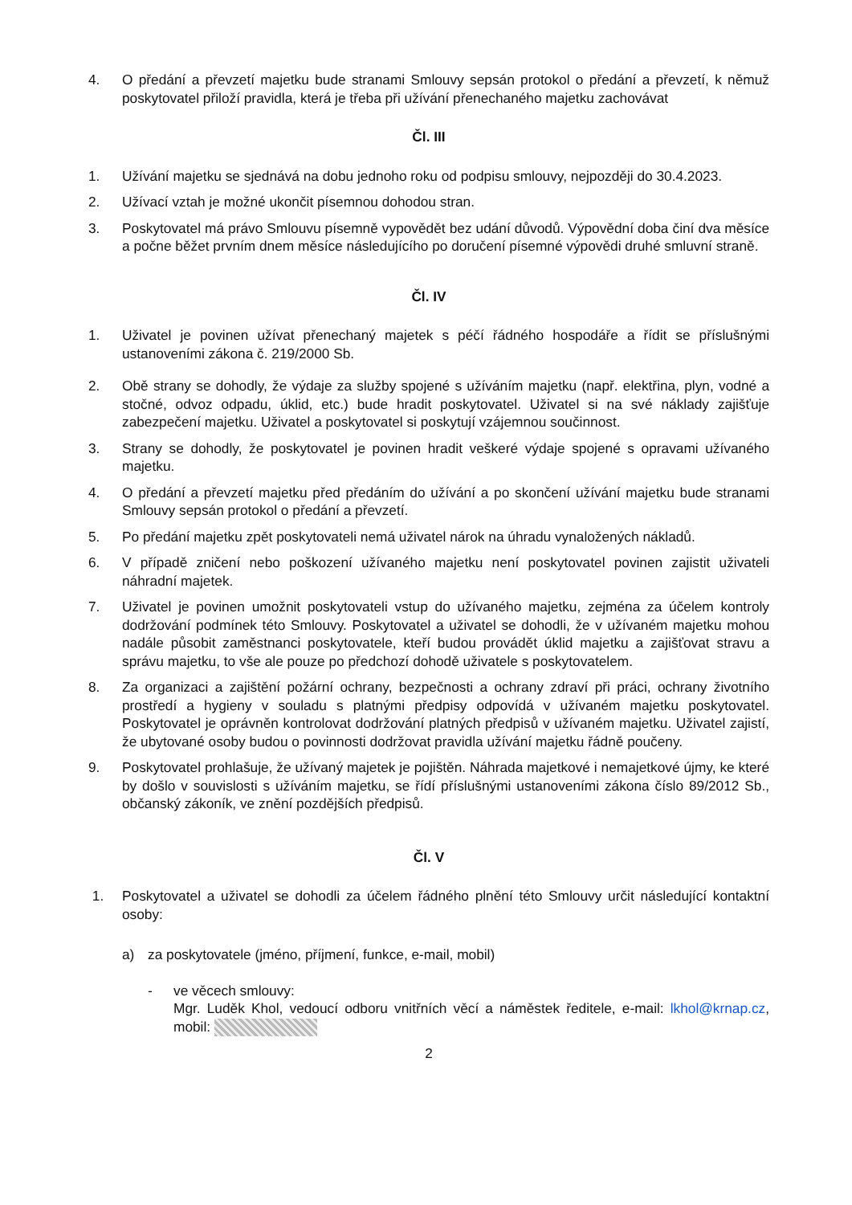4. O předání a převzetí majetku bude stranami Smlouvy sepsán protokol o předání a převzetí, k němuž poskytovatel přiloží pravidla, která je třeba při užívání přenechaného majetku zachovávat
Čl. III
1. Užívání majetku se sjednává na dobu jednoho roku od podpisu smlouvy, nejpozději do 30.4.2023.
2. Užívací vztah je možné ukončit písemnou dohodou stran.
3. Poskytovatel má právo Smlouvu písemně vypovědět bez udání důvodů. Výpovědní doba činí dva měsíce a počne běžet prvním dnem měsíce následujícího po doručení písemné výpovědi druhé smluvní straně.
Čl. IV
1. Uživatel je povinen užívat přenechaný majetek s péčí řádného hospodáře a řídit se příslušnými ustanoveními zákona č. 219/2000 Sb.
2. Obě strany se dohodly, že výdaje za služby spojené s užíváním majetku (např. elektřina, plyn, vodné a stočné, odvoz odpadu, úklid, etc.) bude hradit poskytovatel. Uživatel si na své náklady zajišťuje zabezpečení majetku. Uživatel a poskytovatel si poskytují vzájemnou součinnost.
3. Strany se dohodly, že poskytovatel je povinen hradit veškeré výdaje spojené s opravami užívaného majetku.
4. O předání a převzetí majetku před předáním do užívání a po skončení užívání majetku bude stranami Smlouvy sepsán protokol o předání a převzetí.
5. Po předání majetku zpět poskytovateli nemá uživatel nárok na úhradu vynaložených nákladů.
6. V případě zničení nebo poškození užívaného majetku není poskytovatel povinen zajistit uživateli náhradní majetek.
7. Uživatel je povinen umožnit poskytovateli vstup do užívaného majetku, zejména za účelem kontroly dodržování podmínek této Smlouvy. Poskytovatel a uživatel se dohodli, že v užívaném majetku mohou nadále působit zaměstnanci poskytovatele, kteří budou provádět úklid majetku a zajišťovat stravu a správu majetku, to vše ale pouze po předchozí dohodě uživatele s poskytovatelem.
8. Za organizaci a zajištění požární ochrany, bezpečnosti a ochrany zdraví při práci, ochrany životního prostředí a hygieny v souladu s platnými předpisy odpovídá v užívaném majetku poskytovatel. Poskytovatel je oprávněn kontrolovat dodržování platných předpisů v užívaném majetku. Uživatel zajistí, že ubytované osoby budou o povinnosti dodržovat pravidla užívání majetku řádně poučeny.
9. Poskytovatel prohlašuje, že užívaný majetek je pojištěn. Náhrada majetkové i nemajetkové újmy, ke které by došlo v souvislosti s užíváním majetku, se řídí příslušnými ustanoveními zákona číslo 89/2012 Sb., občanský zákoník, ve znění pozdějších předpisů.
Čl. V
1. Poskytovatel a uživatel se dohodli za účelem řádného plnění této Smlouvy určit následující kontaktní osoby:
a) za poskytovatele (jméno, příjmení, funkce, e-mail, mobil)
- ve věcech smlouvy:
Mgr. Luděk Khol, vedoucí odboru vnitřních věcí a náměstek ředitele, e-mail: lkhol@krnap.cz, mobil:
2